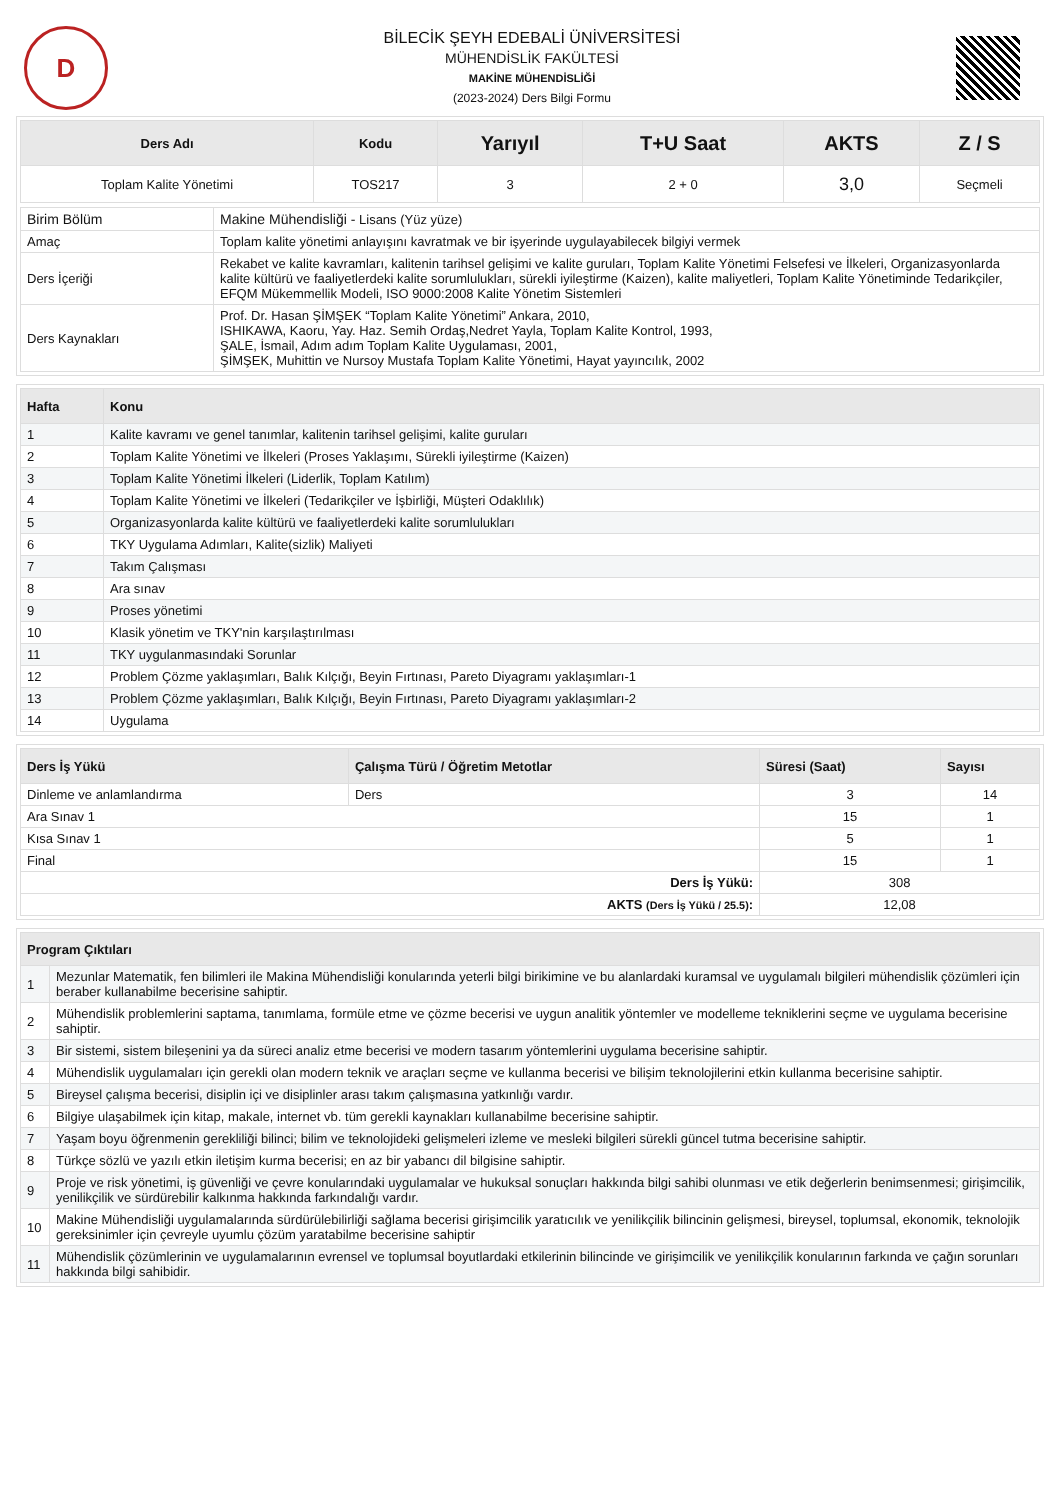D
BİLECİK ŞEYH EDEBALİ ÜNİVERSİTESİ
MÜHENDİSLİK FAKÜLTESİ
MAKİNE MÜHENDİSLİĞİ
(2023-2024) Ders Bilgi Formu
| Ders Adı | Kodu | Yarıyıl | T+U Saat | AKTS | Z / S |
| --- | --- | --- | --- | --- | --- |
| Toplam Kalite Yönetimi | TOS217 | 3 | 2 + 0 | 3,0 | Seçmeli |
| Birim Bölüm | Makine Mühendisliği - Lisans (Yüz yüze) |
| Amaç | Toplam kalite yönetimi anlayışını kavratmak ve bir işyerinde uygulayabilecek bilgiyi vermek |
| Ders İçeriği | Rekabet ve kalite kavramları, kalitenin tarihsel gelişimi ve kalite guruları, Toplam Kalite Yönetimi Felsefesi ve İlkeleri, Organizasyonlarda kalite kültürü ve faaliyetlerdeki kalite sorumlulukları, sürekli iyileştirme (Kaizen), kalite maliyetleri, Toplam Kalite Yönetiminde Tedarikçiler, EFQM Mükemmellik Modeli, ISO 9000:2008 Kalite Yönetim Sistemleri |
| Ders Kaynakları | Prof. Dr. Hasan ŞİMŞEK “Toplam Kalite Yönetimi” Ankara, 2010, ISHIKAWA, Kaoru, Yay. Haz. Semih Ordaş,Nedret Yayla, Toplam Kalite Kontrol, 1993, ŞALE, İsmail, Adım adım Toplam Kalite Uygulaması, 2001, ŞİMŞEK, Muhittin ve Nursoy Mustafa Toplam Kalite Yönetimi, Hayat yayıncılık, 2002 |
| Hafta | Konu |
| --- | --- |
| 1 | Kalite kavramı ve genel tanımlar, kalitenin tarihsel gelişimi, kalite guruları |
| 2 | Toplam Kalite Yönetimi ve İlkeleri (Proses Yaklaşımı, Sürekli iyileştirme (Kaizen) |
| 3 | Toplam Kalite Yönetimi İlkeleri (Liderlik, Toplam Katılım) |
| 4 | Toplam Kalite Yönetimi ve İlkeleri (Tedarikçiler ve İşbirliği, Müşteri Odaklılık) |
| 5 | Organizasyonlarda kalite kültürü ve faaliyetlerdeki kalite sorumlulukları |
| 6 | TKY Uygulama Adımları, Kalite(sizlik) Maliyeti |
| 7 | Takım Çalışması |
| 8 | Ara sınav |
| 9 | Proses yönetimi |
| 10 | Klasik yönetim ve TKY'nin karşılaştırılması |
| 11 | TKY uygulanmasındaki Sorunlar |
| 12 | Problem Çözme yaklaşımları, Balık Kılçığı, Beyin Fırtınası, Pareto Diyagramı yaklaşımları-1 |
| 13 | Problem Çözme yaklaşımları, Balık Kılçığı, Beyin Fırtınası, Pareto Diyagramı yaklaşımları-2 |
| 14 | Uygulama |
| Ders İş Yükü | Çalışma Türü / Öğretim Metotlar | Süresi (Saat) | Sayısı |
| --- | --- | --- | --- |
| Dinleme ve anlamlandırma | Ders | 3 | 14 |
| Ara Sınav 1 | | 15 | 1 |
| Kısa Sınav 1 | | 5 | 1 |
| Final | | 15 | 1 |
| Ders İş Yükü: | | 308 | |
| AKTS (Ders İş Yükü / 25.5) : | | 12,08 | |
| Program Çıktıları | |
| --- | --- |
| 1 | Mezunlar Matematik, fen bilimleri ile Makina Mühendisliği konularında yeterli bilgi birikimine ve bu alanlardaki kuramsal ve uygulamalı bilgileri mühendislik çözümleri için beraber kullanabilme becerisine sahiptir. |
| 2 | Mühendislik problemlerini saptama, tanımlama, formüle etme ve çözme becerisi ve uygun analitik yöntemler ve modelleme tekniklerini seçme ve uygulama becerisine sahiptir. |
| 3 | Bir sistemi, sistem bileşenini ya da süreci analiz etme becerisi ve modern tasarım yöntemlerini uygulama becerisine sahiptir. |
| 4 | Mühendislik uygulamaları için gerekli olan modern teknik ve araçları seçme ve kullanma becerisi ve bilişim teknolojilerini etkin kullanma becerisine sahiptir. |
| 5 | Bireysel çalışma becerisi, disiplin içi ve disiplinler arası takım çalışmasına yatkınlığı vardır. |
| 6 | Bilgiye ulaşabilmek için kitap, makale, internet vb. tüm gerekli kaynakları kullanabilme becerisine sahiptir. |
| 7 | Yaşam boyu öğrenmenin gerekliliği bilinci; bilim ve teknolojideki gelişmeleri izleme ve mesleki bilgileri sürekli güncel tutma becerisine sahiptir. |
| 8 | Türkçe sözlü ve yazılı etkin iletişim kurma becerisi; en az bir yabancı dil bilgisine sahiptir. |
| 9 | Proje ve risk yönetimi, iş güvenliği ve çevre konularındaki uygulamalar ve hukuksal sonuçları hakkında bilgi sahibi olunması ve etik değerlerin benimsenmesi; girişimcilik, yenilikçilik ve sürdürebilir kalkınma hakkında farkındalığı vardır. |
| 10 | Makine Mühendisliği uygulamalarında sürdürülebilirliği sağlama becerisi girişimcilik yaratıcılık ve yenilikçilik bilincinin gelişmesi, bireysel, toplumsal, ekonomik, teknolojik gereksinimler için çevreyle uyumlu çözüm yaratabilme becerisine sahiptir |
| 11 | Mühendislik çözümlerinin ve uygulamalarının evrensel ve toplumsal boyutlardaki etkilerinin bilincinde ve girişimcilik ve yenilikçilik konularının farkında ve çağın sorunları hakkında bilgi sahibidir. |